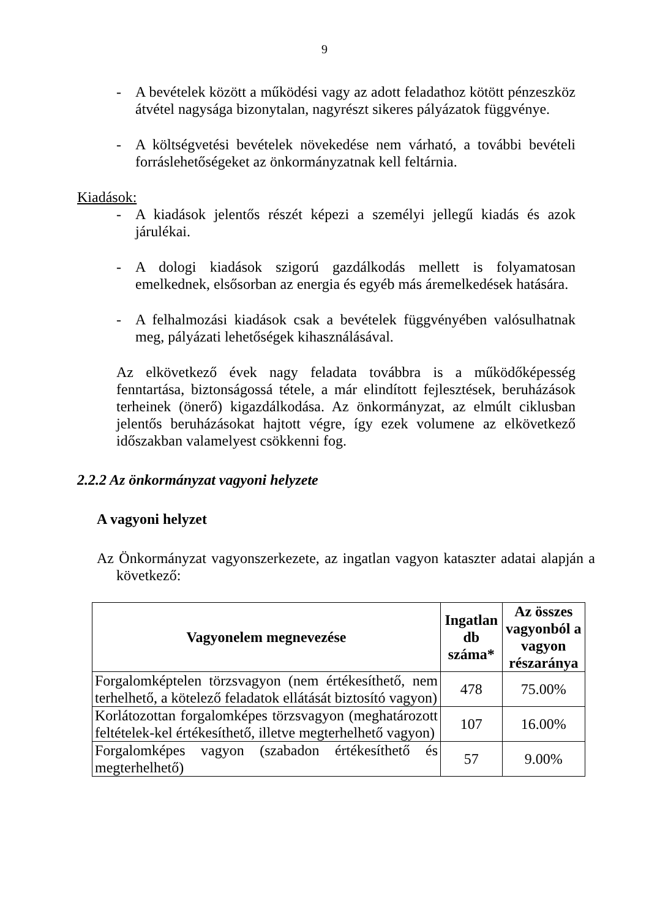9
- A bevételek között a működési vagy az adott feladathoz kötött pénzeszköz átvétel nagysága bizonytalan, nagyrészt sikeres pályázatok függvénye.
- A költségvetési bevételek növekedése nem várható, a további bevételi forráslehetőségeket az önkormányzatnak kell feltárnia.
Kiadások:
- A kiadások jelentős részét képezi a személyi jellegű kiadás és azok járulékai.
- A dologi kiadások szigorú gazdálkodás mellett is folyamatosan emelkednek, elsősorban az energia és egyéb más áremelkedések hatására.
- A felhalmozási kiadások csak a bevételek függvényében valósulhatnak meg, pályázati lehetőségek kihasználásával.
Az elkövetkező évek nagy feladata továbbra is a működőképesség fenntartása, biztonságossá tétele, a már elindított fejlesztések, beruházások terheinek (önerő) kigazdálkodása. Az önkormányzat, az elmúlt ciklusban jelentős beruházásokat hajtott végre, így ezek volumene az elkövetkező időszakban valamelyest csökkenni fog.
2.2.2 Az önkormányzat vagyoni helyzete
A vagyoni helyzet
Az Önkormányzat vagyonszerkezete, az ingatlan vagyon kataszter adatai alapján a következő:
| Vagyonelem megnevezése | Ingatlan db száma* | Az összes vagyonból a vagyon részaránya |
| --- | --- | --- |
| Forgalomképtelen törzsvagyon (nem értékesíthető, nem terhelhető, a kötelező feladatok ellátását biztosító vagyon) | 478 | 75.00% |
| Korlátozottan forgalomképes törzsvagyon (meghatározott feltételek-kel értékesíthető, illetve megterhelhető vagyon) | 107 | 16.00% |
| Forgalomképes vagyon (szabadon értékesíthető és megterhelhető) | 57 | 9.00% |